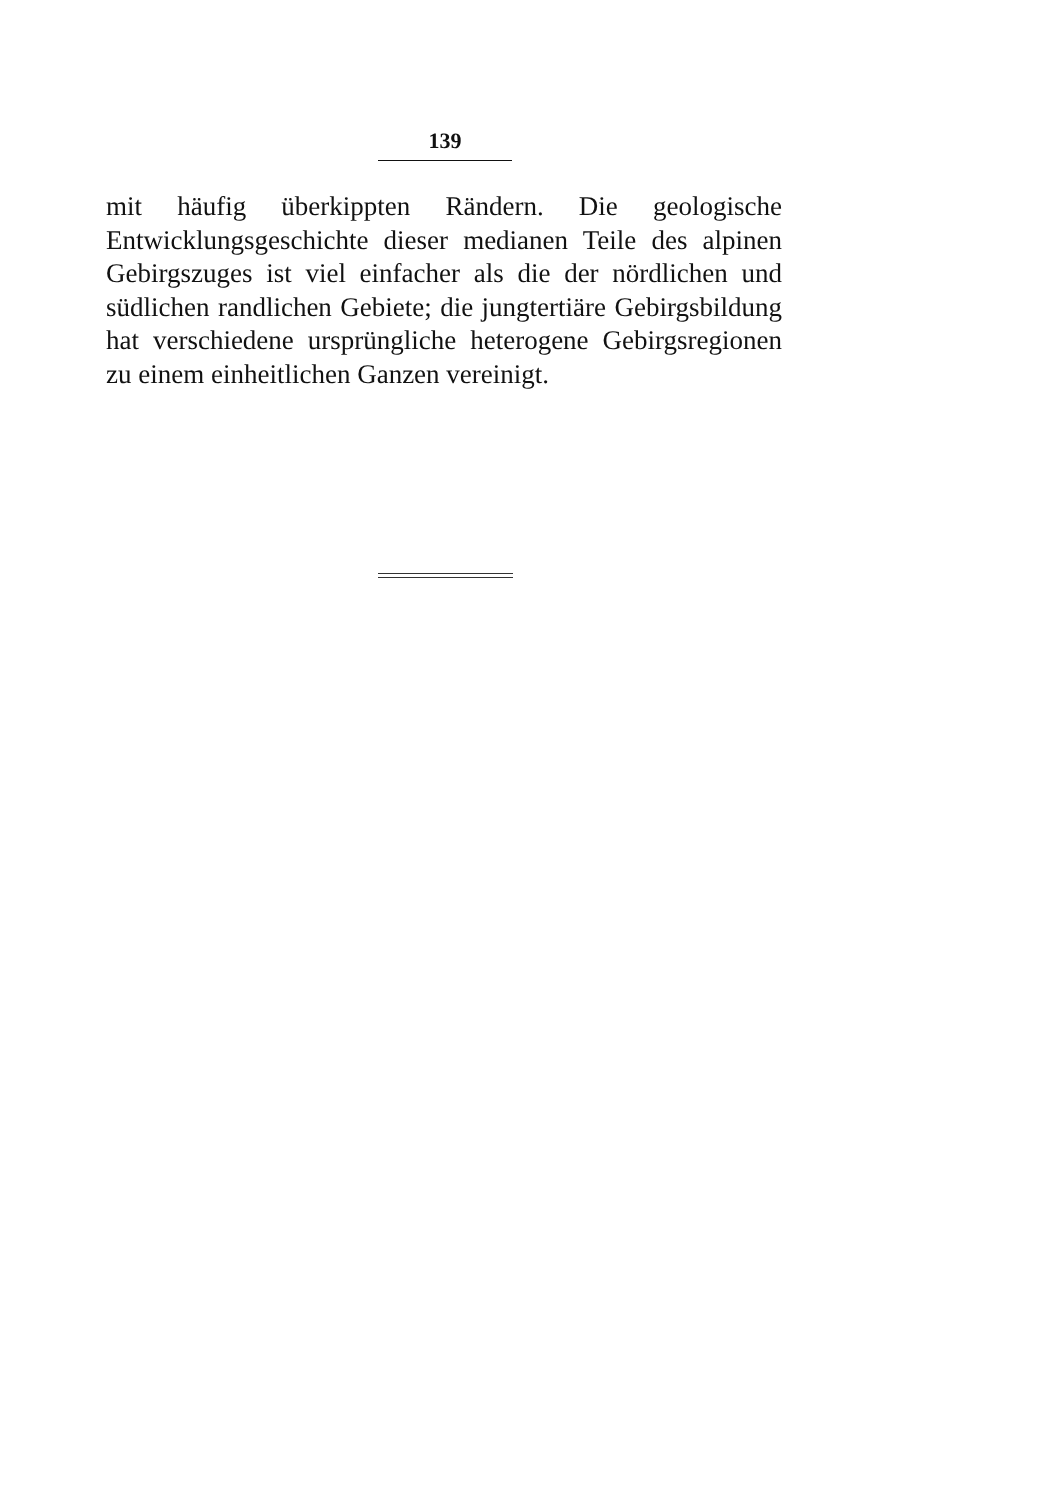139
mit häufig überkippten Rändern. Die geologische Entwicklungsgeschichte dieser medianen Teile des alpinen Gebirgszuges ist viel einfacher als die der nördlichen und südlichen randlichen Gebiete; die jungtertiäre Gebirgsbildung hat verschiedene ursprüngliche heterogene Gebirgsregionen zu einem einheitlichen Ganzen vereinigt.